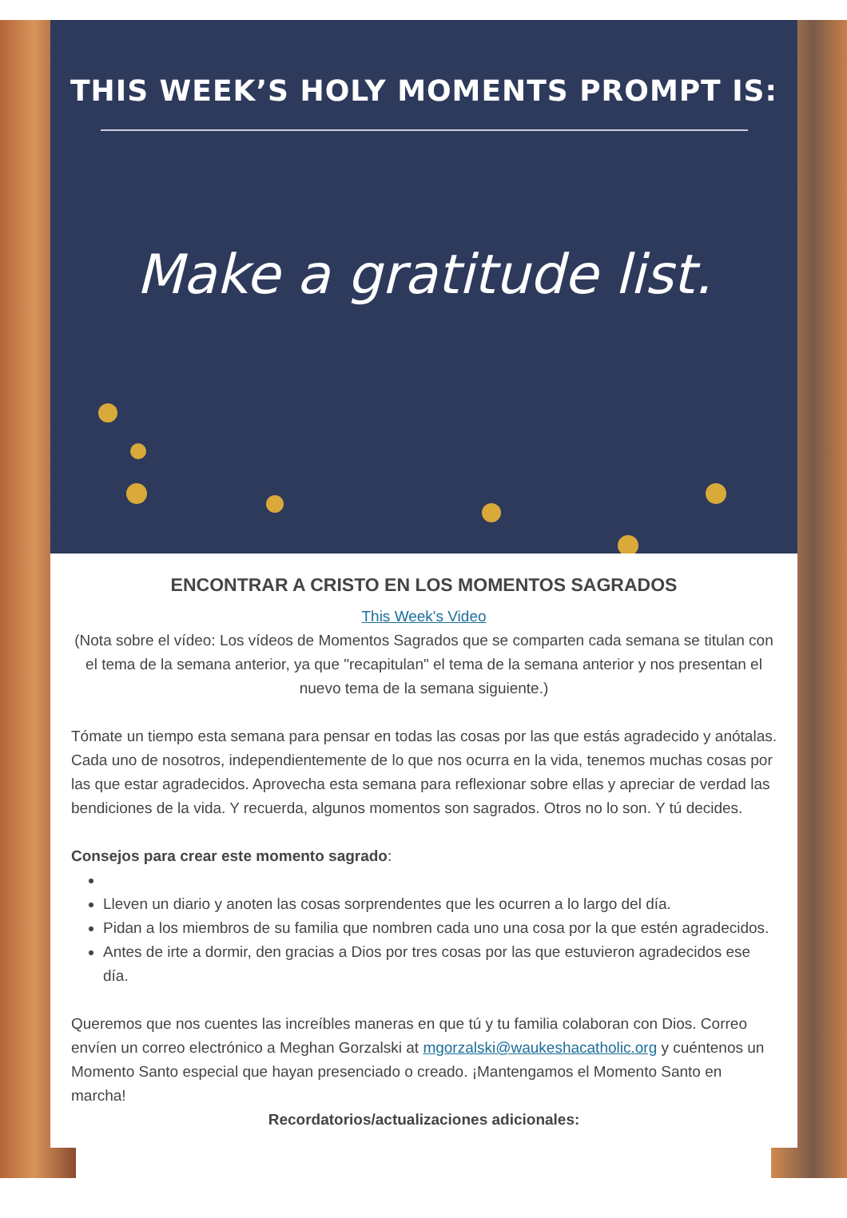THIS WEEK’S HOLY MOMENTS PROMPT IS:
Make a gratitude list.
ENCONTRAR A CRISTO EN LOS MOMENTOS SAGRADOS
This Week's Video
(Nota sobre el vídeo: Los vídeos de Momentos Sagrados que se comparten cada semana se titulan con el tema de la semana anterior, ya que "recapitulan" el tema de la semana anterior y nos presentan el nuevo tema de la semana siguiente.)
Tómate un tiempo esta semana para pensar en todas las cosas por las que estás agradecido y anótalas. Cada uno de nosotros, independientemente de lo que nos ocurra en la vida, tenemos muchas cosas por las que estar agradecidos. Aprovecha esta semana para reflexionar sobre ellas y apreciar de verdad las bendiciones de la vida. Y recuerda, algunos momentos son sagrados. Otros no lo son. Y tú decides.
Consejos para crear este momento sagrado:
Lleven un diario y anoten las cosas sorprendentes que les ocurren a lo largo del día.
Pidan a los miembros de su familia que nombren cada uno una cosa por la que estén agradecidos.
Antes de irte a dormir, den gracias a Dios por tres cosas por las que estuvieron agradecidos ese día.
Queremos que nos cuentes las increíbles maneras en que tú y tu familia colaboran con Dios. Correo envíen un correo electrónico a Meghan Gorzalski at mgorzalski@waukeshacatholic.org y cuéntenos un Momento Santo especial que hayan presenciado o creado. ¡Mantengamos el Momento Santo en marcha!
Recordatorios/actualizaciones adicionales: